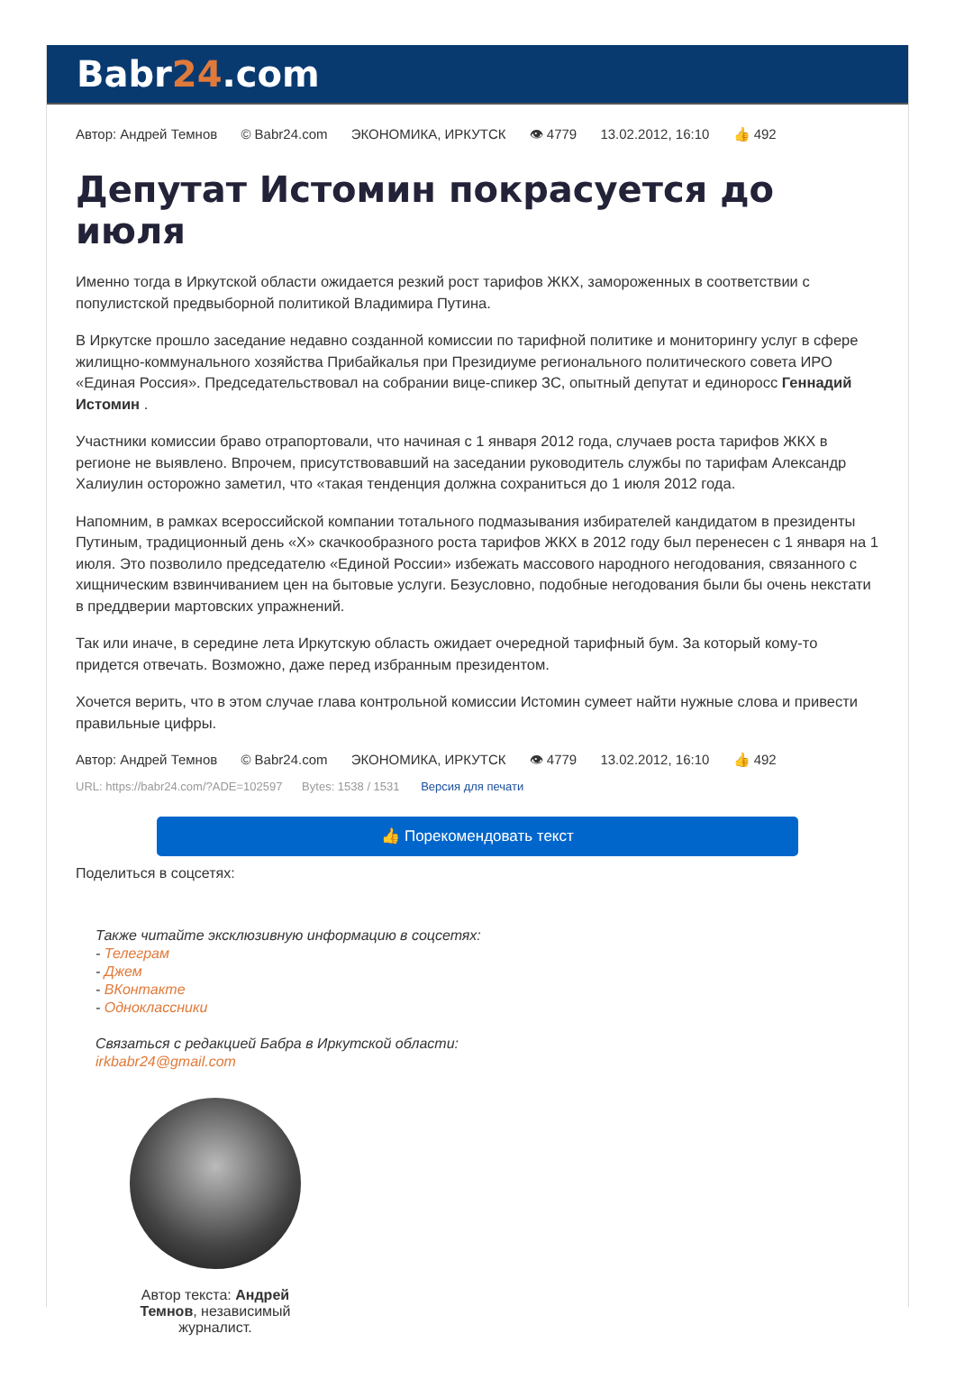Babr24.com
Автор: Андрей Темнов © Babr24.com ЭКОНОМИКА, ИРКУТСК 👁 4779 13.02.2012, 16:10 👍 492
Депутат Истомин покрасуется до июля
Именно тогда в Иркутской области ожидается резкий рост тарифов ЖКХ, замороженных в соответствии с популистской предвыборной политикой Владимира Путина.
В Иркутске прошло заседание недавно созданной комиссии по тарифной политике и мониторингу услуг в сфере жилищно-коммунального хозяйства Прибайкалья при Президиуме регионального политического совета ИРО «Единая Россия». Председательствовал на собрании вице-спикер ЗС, опытный депутат и единоросс Геннадий Истомин .
Участники комиссии браво отрапортовали, что начиная с 1 января 2012 года, случаев роста тарифов ЖКХ в регионе не выявлено. Впрочем, присутствовавший на заседании руководитель службы по тарифам Александр Халиулин осторожно заметил, что «такая тенденция должна сохраниться до 1 июля 2012 года.
Напомним, в рамках всероссийской компании тотального подмазывания избирателей кандидатом в президенты Путиным, традиционный день «Х» скачкообразного роста тарифов ЖКХ в 2012 году был перенесен с 1 января на 1 июля. Это позволило председателю «Единой России» избежать массового народного негодования, связанного с хищническим взвинчиванием цен на бытовые услуги. Безусловно, подобные негодования были бы очень некстати в преддверии мартовских упражнений.
Так или иначе, в середине лета Иркутскую область ожидает очередной тарифный бум. За который кому-то придется отвечать. Возможно, даже перед избранным президентом.
Хочется верить, что в этом случае глава контрольной комиссии Истомин сумеет найти нужные слова и привести правильные цифры.
Автор: Андрей Темнов © Babr24.com ЭКОНОМИКА, ИРКУТСК 👁 4779 13.02.2012, 16:10 👍 492
URL: https://babr24.com/?ADE=102597 Bytes: 1538 / 1531 Версия для печати
👍 Порекомендовать текст
Поделиться в соцсетях:
Также читайте эксклюзивную информацию в соцсетях:
- Телеграм
- Джем
- ВКонтакте
- Одноклассники
Связаться с редакцией Бабра в Иркутской области:
irkbabr24@gmail.com
Автор текста: Андрей Темнов, независимый журналист.